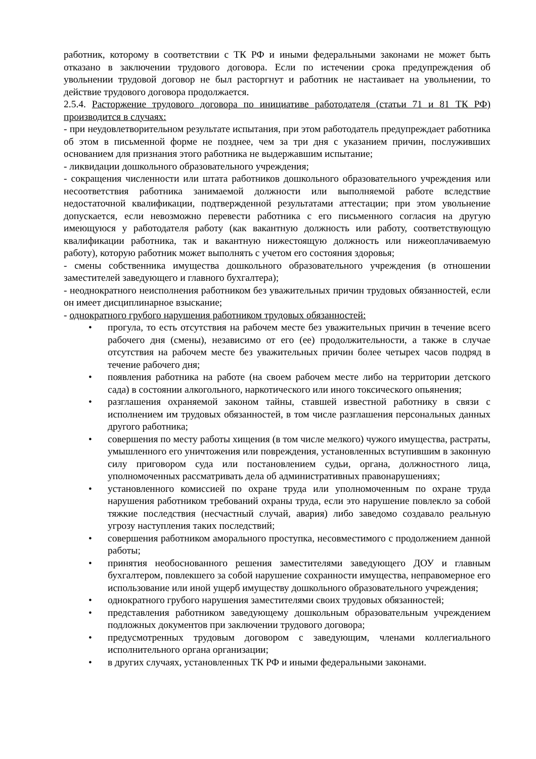работник, которому в соответствии с ТК РФ и иными федеральными законами не может быть отказано в заключении трудового договора. Если по истечении срока предупреждения об увольнении трудовой договор не был расторгнут и работник не настаивает на увольнении, то действие трудового договора продолжается.
2.5.4. Расторжение трудового договора по инициативе работодателя (статьи 71 и 81 ТК РФ) производится в случаях:
- при неудовлетворительном результате испытания, при этом работодатель предупреждает работника об этом в письменной форме не позднее, чем за три дня с указанием причин, послуживших основанием для признания этого работника не выдержавшим испытание;
- ликвидации дошкольного образовательного учреждения;
- сокращения численности или штата работников дошкольного образовательного учреждения или несоответствия работника занимаемой должности или выполняемой работе вследствие недостаточной квалификации, подтвержденной результатами аттестации; при этом увольнение допускается, если невозможно перевести работника с его письменного согласия на другую имеющуюся у работодателя работу (как вакантную должность или работу, соответствующую квалификации работника, так и вакантную нижестоящую должность или нижеоплачиваемую работу), которую работник может выполнять с учетом его состояния здоровья;
- смены собственника имущества дошкольного образовательного учреждения (в отношении заместителей заведующего и главного бухгалтера);
- неоднократного неисполнения работником без уважительных причин трудовых обязанностей, если он имеет дисциплинарное взыскание;
- однократного грубого нарушения работником трудовых обязанностей:
• прогула, то есть отсутствия на рабочем месте без уважительных причин в течение всего рабочего дня (смены), независимо от его (ее) продолжительности, а также в случае отсутствия на рабочем месте без уважительных причин более четырех часов подряд в течение рабочего дня;
• появления работника на работе (на своем рабочем месте либо на территории детского сада) в состоянии алкогольного, наркотического или иного токсического опьянения;
• разглашения охраняемой законом тайны, ставшей известной работнику в связи с исполнением им трудовых обязанностей, в том числе разглашения персональных данных другого работника;
• совершения по месту работы хищения (в том числе мелкого) чужого имущества, растраты, умышленного его уничтожения или повреждения, установленных вступившим в законную силу приговором суда или постановлением судьи, органа, должностного лица, уполномоченных рассматривать дела об административных правонарушениях;
• установленного комиссией по охране труда или уполномоченным по охране труда нарушения работником требований охраны труда, если это нарушение повлекло за собой тяжкие последствия (несчастный случай, авария) либо заведомо создавало реальную угрозу наступления таких последствий;
• совершения работником аморального проступка, несовместимого с продолжением данной работы;
• принятия необоснованного решения заместителями заведующего ДОУ и главным бухгалтером, повлекшего за собой нарушение сохранности имущества, неправомерное его использование или иной ущерб имуществу дошкольного образовательного учреждения;
• однократного грубого нарушения заместителями своих трудовых обязанностей;
• представления работником заведующему дошкольным образовательным учреждением подложных документов при заключении трудового договора;
• предусмотренных трудовым договором с заведующим, членами коллегиального исполнительного органа организации;
• в других случаях, установленных ТК РФ и иными федеральными законами.